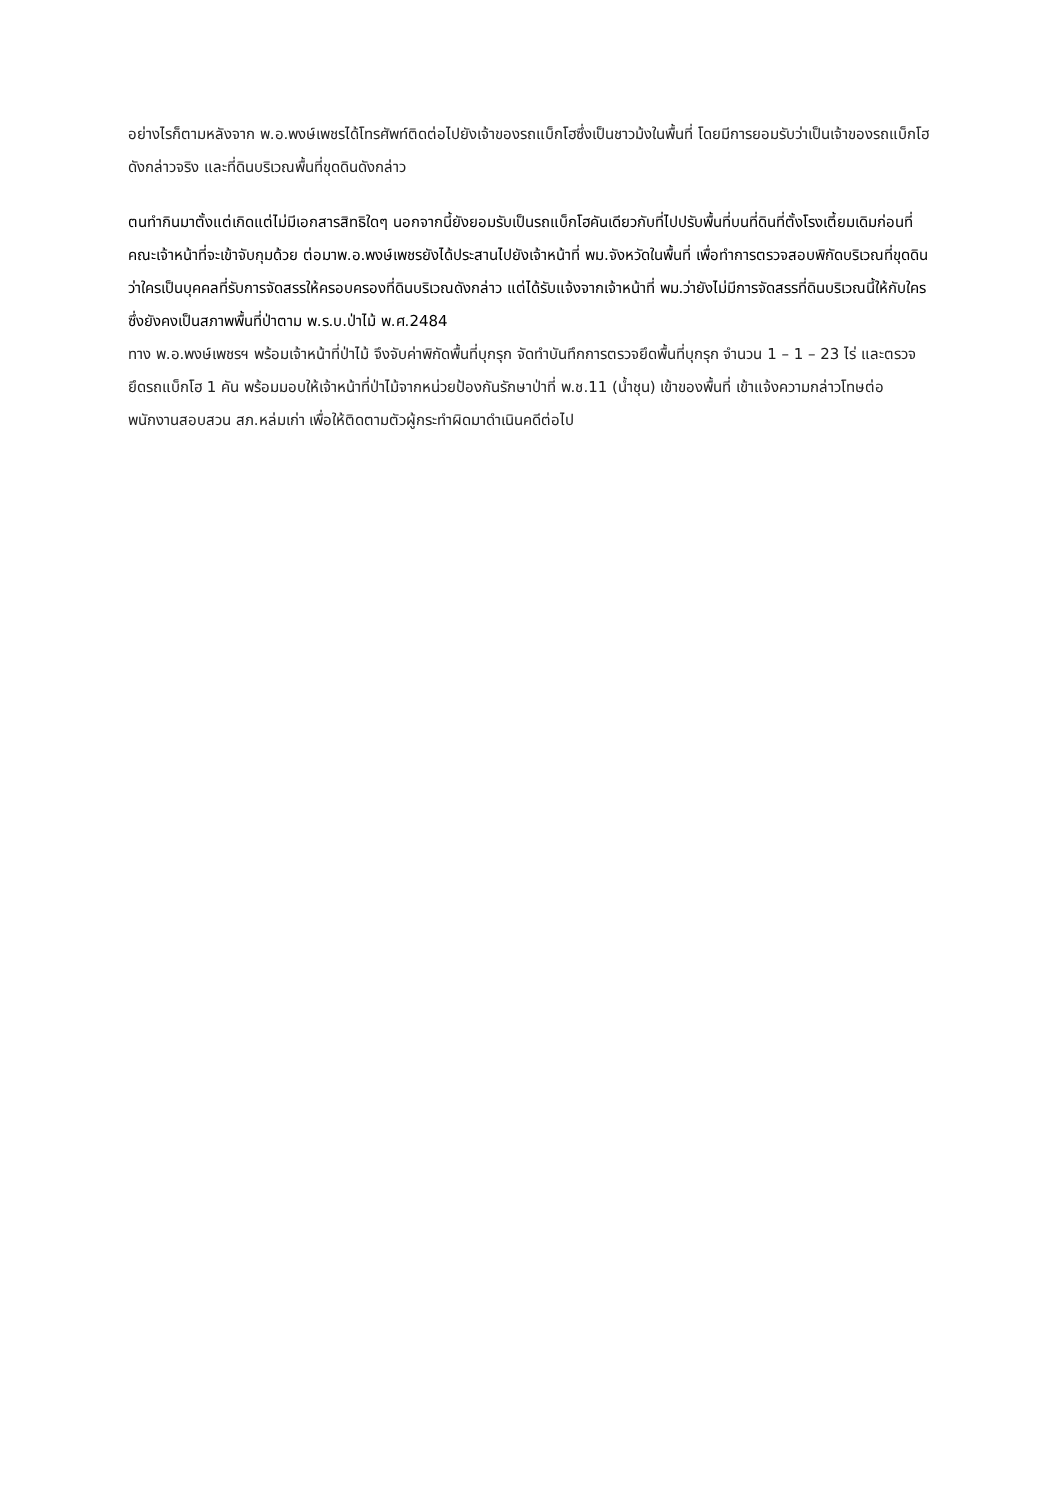อย่างไรก็ตามหลังจาก พ.อ.พงษ์เพชรได้โทรศัพท์ติดต่อไปยังเจ้าของรถแบ็กโฮซึ่งเป็นชาวม้งในพื้นที่ โดยมีการยอมรับว่าเป็นเจ้าของรถแบ็กโฮดังกล่าวจริง และที่ดินบริเวณพื้นที่ขุดดินดังกล่าว
ตนทำกินมาตั้งแต่เกิดแต่ไม่มีเอกสารสิทธิใดๆ นอกจากนี้ยังยอมรับเป็นรถแบ็กโฮคันเดียวกับที่ไปปรับพื้นที่บนที่ดินที่ตั้งโรงเตี้ยมเดิมก่อนที่คณะเจ้าหน้าที่จะเข้าจับกุมด้วย ต่อมาพ.อ.พงษ์เพชรยังได้ประสานไปยังเจ้าหน้าที่ พม.จังหวัดในพื้นที่ เพื่อทำการตรวจสอบพิกัดบริเวณที่ขุดดินว่าใครเป็นบุคคลที่รับการจัดสรรให้ครอบครองที่ดินบริเวณดังกล่าว แต่ได้รับแจ้งจากเจ้าหน้าที่ พม.ว่ายังไม่มีการจัดสรรที่ดินบริเวณนี้ให้กับใคร ซึ่งยังคงเป็นสภาพพื้นที่ป่าตาม พ.ร.บ.ป่าไม้ พ.ศ.2484
ทาง พ.อ.พงษ์เพชรฯ พร้อมเจ้าหน้าที่ป่าไม้ จึงจับค่าพิกัดพื้นที่บุกรุก จัดทำบันทึกการตรวจยึดพื้นที่บุกรุก จำนวน 1 – 1 – 23 ไร่ และตรวจยึดรถแบ็กโฮ 1 คัน พร้อมมอบให้เจ้าหน้าที่ป่าไม้จากหน่วยป้องกันรักษาป่าที่ พ.ช.11 (น้ำชุน) เข้าของพื้นที่ เข้าแจ้งความกล่าวโทษต่อพนักงานสอบสวน สภ.หล่มเก่า เพื่อให้ติดตามตัวผู้กระทำผิดมาดำเนินคดีต่อไป